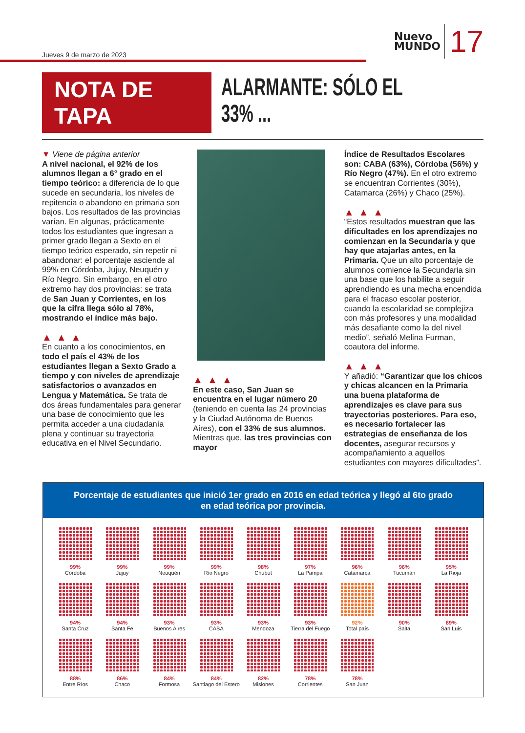Jueves 9 de marzo de 2023
Nuevo
MUNDO 17
NOTA DE TAPA
ALARMANTE: SÓLO EL 33% ...
▼ Viene de página anterior
A nivel nacional, el 92% de los alumnos llegan a 6° grado en el tiempo teórico: a diferencia de lo que sucede en secundaria, los niveles de repitencia o abandono en primaria son bajos. Los resultados de las provincias varían. En algunas, prácticamente todos los estudiantes que ingresan a primer grado llegan a Sexto en el tiempo teórico esperado, sin repetir ni abandonar: el porcentaje asciende al 99% en Córdoba, Jujuy, Neuquén y Río Negro. Sin embargo, en el otro extremo hay dos provincias: se trata de San Juan y Corrientes, en los que la cifra llega sólo al 78%, mostrando el índice más bajo.
▲▲▲
En cuanto a los conocimientos, en todo el país el 43% de los estudiantes llegan a Sexto Grado a tiempo y con niveles de aprendizaje satisfactorios o avanzados en Lengua y Matemática. Se trata de dos áreas fundamentales para generar una base de conocimiento que les permita acceder a una ciudadanía plena y continuar su trayectoria educativa en el Nivel Secundario.
▲▲▲
En este caso, San Juan se encuentra en el lugar número 20 (teniendo en cuenta las 24 provincias y la Ciudad Autónoma de Buenos Aires), con el 33% de sus alumnos. Mientras que, las tres provincias con mayor
Índice de Resultados Escolares son: CABA (63%), Córdoba (56%) y Río Negro (47%). En el otro extremo se encuentran Corrientes (30%), Catamarca (26%) y Chaco (25%).
▲▲▲
“Estos resultados muestran que las dificultades en los aprendizajes no comienzan en la Secundaria y que hay que atajarlas antes, en la Primaria. Que un alto porcentaje de alumnos comience la Secundaria sin una base que los habilite a seguir aprendiendo es una mecha encendida para el fracaso escolar posterior, cuando la escolaridad se complejiza con más profesores y una modalidad más desafiante como la del nivel medio”, señaló Melina Furman, coautora del informe.
▲▲▲
Y añadió: “Garantizar que los chicos y chicas alcancen en la Primaria una buena plataforma de aprendizajes es clave para sus trayectorias posteriores. Para eso, es necesario fortalecer las estrategias de enseñanza de los docentes, asegurar recursos y acompañamiento a aquellos estudiantes con mayores dificultades”.
Porcentaje de estudiantes que inició 1er grado en 2016 en edad teórica y llegó al 6to grado en edad teórica por provincia.
99%
Córdoba
99%
Jujuy
99%
Neuquén
99%
Río Negro
98%
Chubut
97%
La Pampa
96%
Catamarca
96%
Tucumán
95%
La Rioja
94%
Santa Cruz
94%
Santa Fe
93%
Buenos Aires
93%
CABA
93%
Mendoza
93%
Tierra del Fuego
92%
Total país
90%
Salta
89%
San Luis
88%
Entre Ríos
86%
Chaco
84%
Formosa
84%
Santiago del Estero
82%
Misiones
78%
Corrientes
78%
San Juan